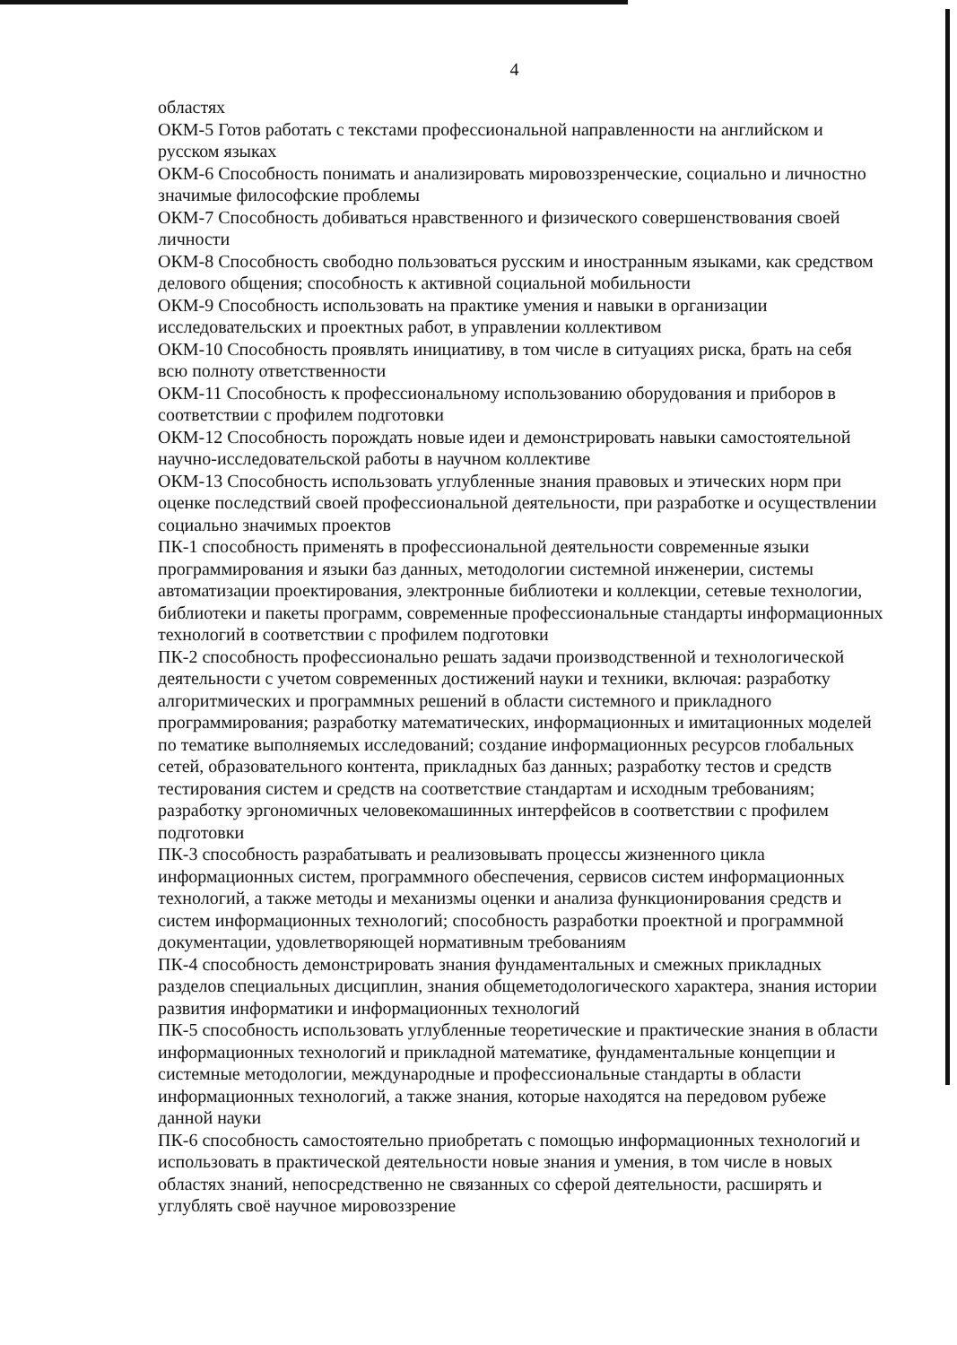4
областях
ОКМ-5 Готов работать с текстами профессиональной направленности на английском и русском языках
ОКМ-6 Способность понимать и анализировать мировоззренческие, социально и личностно значимые философские проблемы
ОКМ-7 Способность добиваться нравственного и физического совершенствования своей личности
ОКМ-8 Способность свободно пользоваться русским и иностранным языками, как средством делового общения; способность к активной социальной мобильности
ОКМ-9 Способность использовать на практике умения и навыки в организации исследовательских и проектных работ, в управлении коллективом
ОКМ-10 Способность проявлять инициативу, в том числе в ситуациях риска, брать на себя всю полноту ответственности
ОКМ-11 Способность к профессиональному использованию оборудования и приборов в соответствии с профилем подготовки
ОКМ-12 Способность порождать новые идеи и демонстрировать навыки самостоятельной научно-исследовательской работы в научном коллективе
ОКМ-13 Способность использовать углубленные знания правовых и этических норм при оценке последствий своей профессиональной деятельности, при разработке и осуществлении социально значимых проектов
ПК-1 способность применять в профессиональной деятельности современные языки программирования и языки баз данных, методологии системной инженерии, системы автоматизации проектирования, электронные библиотеки и коллекции, сетевые технологии, библиотеки и пакеты программ, современные профессиональные стандарты информационных технологий в соответствии с профилем подготовки
ПК-2 способность профессионально решать задачи производственной и технологической деятельности с учетом современных достижений науки и техники, включая: разработку алгоритмических и программных решений в области системного и прикладного программирования; разработку математических, информационных и имитационных моделей по тематике выполняемых исследований; создание информационных ресурсов глобальных сетей, образовательного контента, прикладных баз данных; разработку тестов и средств тестирования систем и средств на соответствие стандартам и исходным требованиям; разработку эргономичных человекомашинных интерфейсов в соответствии с профилем подготовки
ПК-3 способность разрабатывать и реализовывать процессы жизненного цикла информационных систем, программного обеспечения, сервисов систем информационных технологий, а также методы и механизмы оценки и анализа функционирования средств и систем информационных технологий; способность разработки проектной и программной документации, удовлетворяющей нормативным требованиям
ПК-4 способность демонстрировать знания фундаментальных и смежных прикладных разделов специальных дисциплин, знания общеметодологического характера, знания истории развития информатики и информационных технологий
ПК-5 способность использовать углубленные теоретические и практические знания в области информационных технологий и прикладной математике, фундаментальные концепции и системные методологии, международные и профессиональные стандарты в области информационных технологий, а также знания, которые находятся на передовом рубеже данной науки
ПК-6 способность самостоятельно приобретать с помощью информационных технологий и использовать в практической деятельности новые знания и умения, в том числе в новых областях знаний, непосредственно не связанных со сферой деятельности, расширять и углублять своё научное мировоззрение